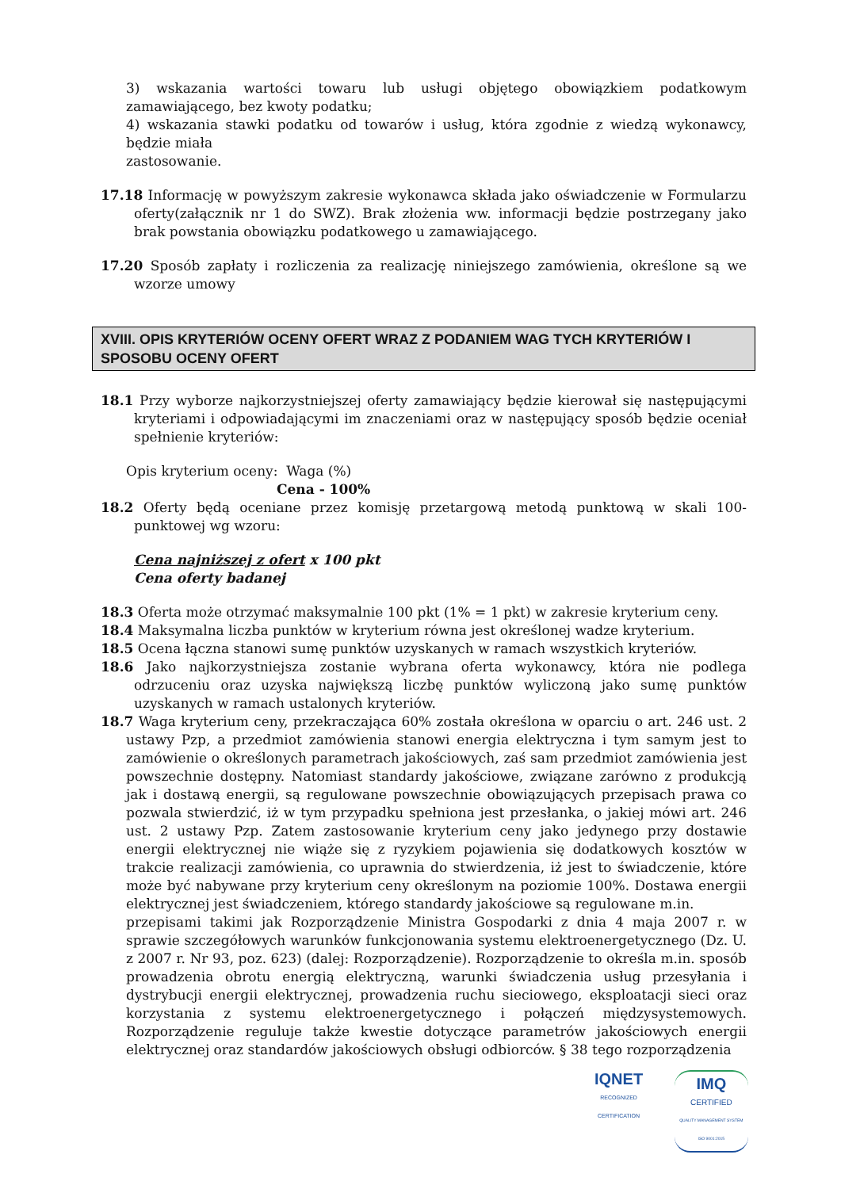3) wskazania wartości towaru lub usługi objętego obowiązkiem podatkowym zamawiającego, bez kwoty podatku;
4) wskazania stawki podatku od towarów i usług, która zgodnie z wiedzą wykonawcy, będzie miała
zastosowanie.
17.18 Informację w powyższym zakresie wykonawca składa jako oświadczenie w Formularzu oferty(załącznik nr 1 do SWZ). Brak złożenia ww. informacji będzie postrzegany jako brak powstania obowiązku podatkowego u zamawiającego.
17.20 Sposób zapłaty i rozliczenia za realizację niniejszego zamówienia, określone są we wzorze umowy
XVIII. OPIS KRYTERIÓW OCENY OFERT WRAZ Z PODANIEM WAG TYCH KRYTERIÓW I SPOSOBU OCENY OFERT
18.1 Przy wyborze najkorzystniejszej oferty zamawiający będzie kierował się następującymi kryteriami i odpowiadającymi im znaczeniami oraz w następujący sposób będzie oceniał spełnienie kryteriów:
Opis kryterium oceny: Waga (%)
Cena - 100%
18.2 Oferty będą oceniane przez komisję przetargową metodą punktową w skali 100-punktowej wg wzoru:
Cena najniższej z ofert x 100 pkt
Cena oferty badanej
18.3 Oferta może otrzymać maksymalnie 100 pkt (1% = 1 pkt) w zakresie kryterium ceny.
18.4 Maksymalna liczba punktów w kryterium równa jest określonej wadze kryterium.
18.5 Ocena łączna stanowi sumę punktów uzyskanych w ramach wszystkich kryteriów.
18.6 Jako najkorzystniejsza zostanie wybrana oferta wykonawcy, która nie podlega odrzuceniu oraz uzyska największą liczbę punktów wyliczoną jako sumę punktów uzyskanych w ramach ustalonych kryteriów.
18.7 Waga kryterium ceny, przekraczająca 60% została określona w oparciu o art. 246 ust. 2 ustawy Pzp, a przedmiot zamówienia stanowi energia elektryczna i tym samym jest to zamówienie o określonych parametrach jakościowych, zaś sam przedmiot zamówienia jest powszechnie dostępny. Natomiast standardy jakościowe, związane zarówno z produkcją jak i dostawą energii, są regulowane powszechnie obowiązujących przepisach prawa co pozwala stwierdzić, iż w tym przypadku spełniona jest przesłanka, o jakiej mówi art. 246 ust. 2 ustawy Pzp. Zatem zastosowanie kryterium ceny jako jedynego przy dostawie energii elektrycznej nie wiąże się z ryzykiem pojawienia się dodatkowych kosztów w trakcie realizacji zamówienia, co uprawnia do stwierdzenia, iż jest to świadczenie, które może być nabywane przy kryterium ceny określonym na poziomie 100%. Dostawa energii elektrycznej jest świadczeniem, którego standardy jakościowe są regulowane m.in.
przepisami takimi jak Rozporządzenie Ministra Gospodarki z dnia 4 maja 2007 r. w sprawie szczegółowych warunków funkcjonowania systemu elektroenergetycznego (Dz. U. z 2007 r. Nr 93, poz. 623) (dalej: Rozporządzenie). Rozporządzenie to określa m.in. sposób prowadzenia obrotu energią elektryczną, warunki świadczenia usług przesyłania i dystrybucji energii elektrycznej, prowadzenia ruchu sieciowego, eksploatacji sieci oraz korzystania z systemu elektroenergetycznego i połączeń międzysystemowych. Rozporządzenie reguluje także kwestie dotyczące parametrów jakościowych energii elektrycznej oraz standardów jakościowych obsługi odbiorców. § 38 tego rozporządzenia
IQNET
RECOGNIZED
CERTIFICATION
IMQ
CERTIFIED
QUALITY MANAGEMENT SYSTEM
ISO 9001:2015